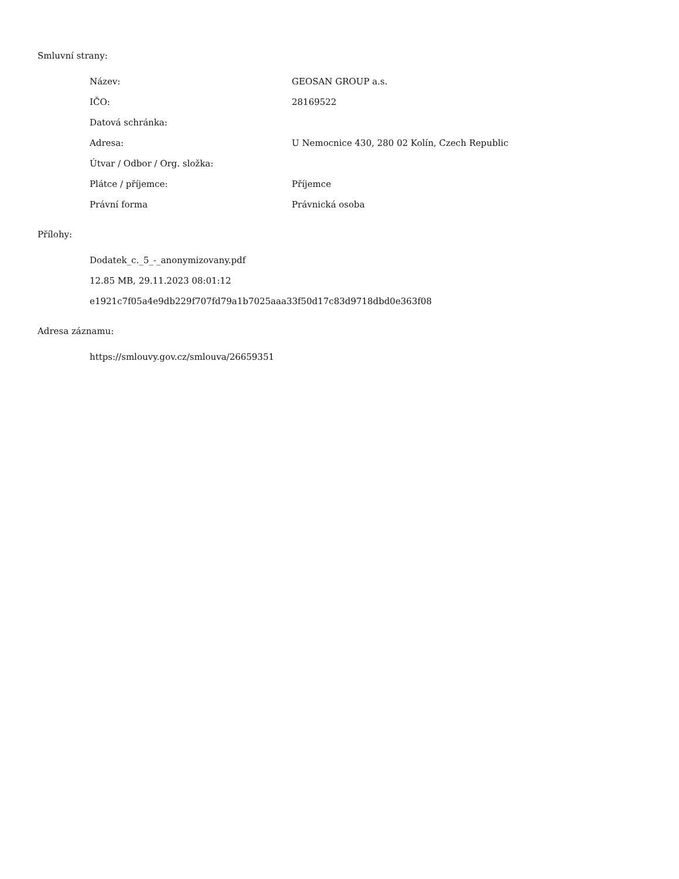Smluvní strany:
| Název: | GEOSAN GROUP a.s. |
| IČO: | 28169522 |
| Datová schránka: | |
| Adresa: | U Nemocnice 430, 280 02 Kolín, Czech Republic |
| Útvar / Odbor / Org. složka: | |
| Plátce / příjemce: | Příjemce |
| Právní forma | Právnická osoba |
Přílohy:
Dodatek_c._5_-_anonymizovany.pdf
12.85 MB, 29.11.2023 08:01:12
e1921c7f05a4e9db229f707fd79a1b7025aaa33f50d17c83d9718dbd0e363f08
Adresa záznamu:
https://smlouvy.gov.cz/smlouva/26659351